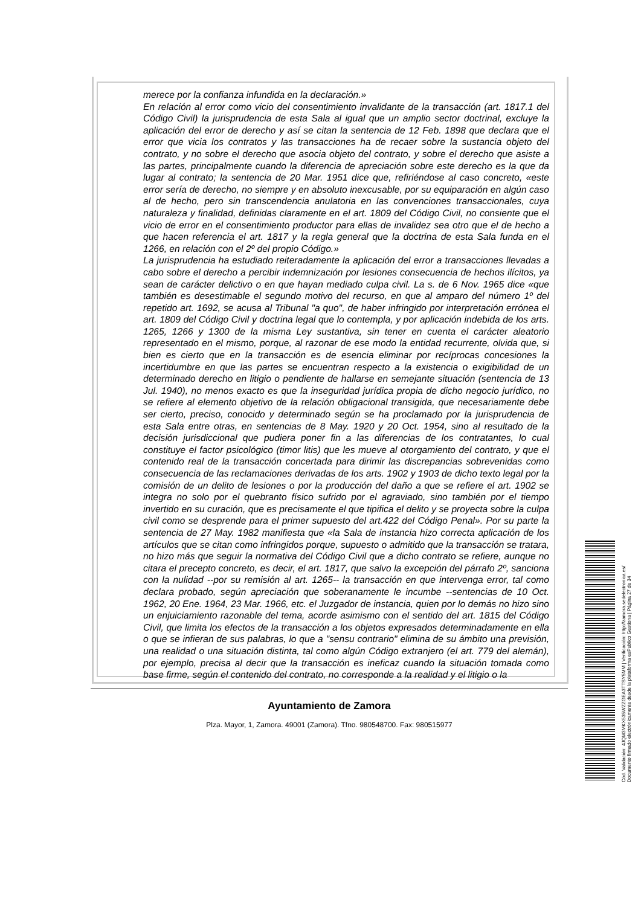merece por la confianza infundida en la declaración.»
En relación al error como vicio del consentimiento invalidante de la transacción (art. 1817.1 del Código Civil) la jurisprudencia de esta Sala al igual que un amplio sector doctrinal, excluye la aplicación del error de derecho y así se citan la sentencia de 12 Feb. 1898 que declara que el error que vicia los contratos y las transacciones ha de recaer sobre la sustancia objeto del contrato, y no sobre el derecho que asocia objeto del contrato, y sobre el derecho que asiste a las partes, principalmente cuando la diferencia de apreciación sobre este derecho es la que da lugar al contrato; la sentencia de 20 Mar. 1951 dice que, refiriéndose al caso concreto, «este error sería de derecho, no siempre y en absoluto inexcusable, por su equiparación en algún caso al de hecho, pero sin transcendencia anulatoria en las convenciones transaccionales, cuya naturaleza y finalidad, definidas claramente en el art. 1809 del Código Civil, no consiente que el vicio de error en el consentimiento productor para ellas de invalidez sea otro que el de hecho a que hacen referencia el art. 1817 y la regla general que la doctrina de esta Sala funda en el 1266, en relación con el 2º del propio Código.»
La jurisprudencia ha estudiado reiteradamente la aplicación del error a transacciones llevadas a cabo sobre el derecho a percibir indemnización por lesiones consecuencia de hechos ilícitos, ya sean de carácter delictivo o en que hayan mediado culpa civil. La s. de 6 Nov. 1965 dice «que también es desestimable el segundo motivo del recurso, en que al amparo del número 1º del repetido art. 1692, se acusa al Tribunal "a quo", de haber infringido por interpretación errónea el art. 1809 del Código Civil y doctrina legal que lo contempla, y por aplicación indebida de los arts. 1265, 1266 y 1300 de la misma Ley sustantiva, sin tener en cuenta el carácter aleatorio representado en el mismo, porque, al razonar de ese modo la entidad recurrente, olvida que, si bien es cierto que en la transacción es de esencia eliminar por recíprocas concesiones la incertidumbre en que las partes se encuentran respecto a la existencia o exigibilidad de un determinado derecho en litigio o pendiente de hallarse en semejante situación (sentencia de 13 Jul. 1940), no menos exacto es que la inseguridad jurídica propia de dicho negocio jurídico, no se refiere al elemento objetivo de la relación obligacional transigida, que necesariamente debe ser cierto, preciso, conocido y determinado según se ha proclamado por la jurisprudencia de esta Sala entre otras, en sentencias de 8 May. 1920 y 20 Oct. 1954, sino al resultado de la decisión jurisdiccional que pudiera poner fin a las diferencias de los contratantes, lo cual constituye el factor psicológico (timor litis) que les mueve al otorgamiento del contrato, y que el contenido real de la transacción concertada para dirimir las discrepancias sobrevenidas como consecuencia de las reclamaciones derivadas de los arts. 1902 y 1903 de dicho texto legal por la comisión de un delito de lesiones o por la producción del daño a que se refiere el art. 1902 se integra no solo por el quebranto físico sufrido por el agraviado, sino también por el tiempo invertido en su curación, que es precisamente el que tipifica el delito y se proyecta sobre la culpa civil como se desprende para el primer supuesto del art.422 del Código Penal». Por su parte la sentencia de 27 May. 1982 manifiesta que «la Sala de instancia hizo correcta aplicación de los artículos que se citan como infringidos porque, supuesto o admitido que la transacción se tratara, no hizo más que seguir la normativa del Código Civil que a dicho contrato se refiere, aunque no citara el precepto concreto, es decir, el art. 1817, que salvo la excepción del párrafo 2º, sanciona con la nulidad --por su remisión al art. 1265-- la transacción en que intervenga error, tal como declara probado, según apreciación que soberanamente le incumbe --sentencias de 10 Oct. 1962, 20 Ene. 1964, 23 Mar. 1966, etc. el Juzgador de instancia, quien por lo demás no hizo sino un enjuiciamiento razonable del tema, acorde asimismo con el sentido del art. 1815 del Código Civil, que limita los efectos de la transacción a los objetos expresados determinadamente en ella o que se infieran de sus palabras, lo que a "sensu contrario" elimina de su ámbito una previsión, una realidad o una situación distinta, tal como algún Código extranjero (el art. 779 del alemán), por ejemplo, precisa al decir que la transacción es ineficaz cuando la situación tomada como base firme, según el contenido del contrato, no corresponde a la realidad y el litigio o la
Ayuntamiento de Zamora
Plza. Mayor, 1, Zamora. 49001 (Zamora). Tfno. 980548700. Fax: 980515977
Cód. Validación: 4JQM3MKX535WZZGEA3TTSY5MM | Verificación: http://zamora.sedelectronica.es/
Documento firmado electrónicamente desde la plataforma esPublico Gestiona | Página 27 de 34